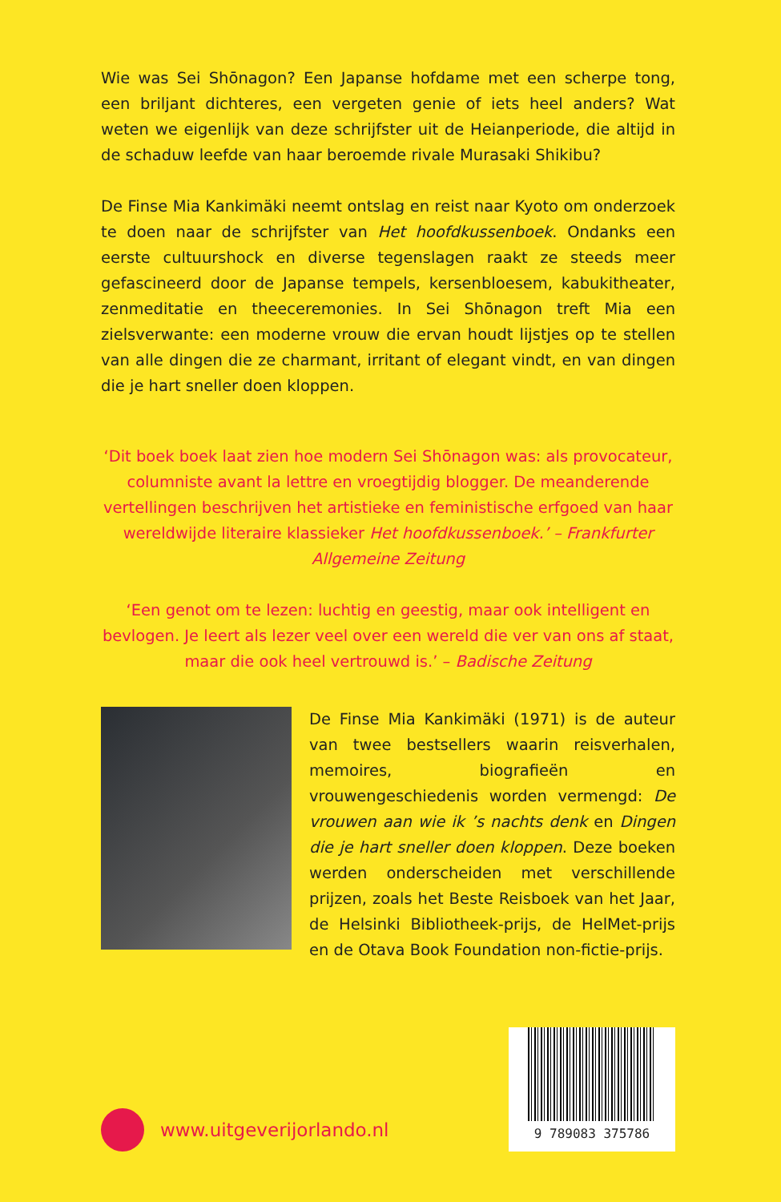Wie was Sei Shōnagon? Een Japanse hofdame met een scherpe tong, een briljant dichteres, een vergeten genie of iets heel anders? Wat weten we eigenlijk van deze schrijfster uit de Heianperiode, die altijd in de schaduw leefde van haar beroemde rivale Murasaki Shikibu?
De Finse Mia Kankimäki neemt ontslag en reist naar Kyoto om onderzoek te doen naar de schrijfster van Het hoofdkussenboek. Ondanks een eerste cultuurshock en diverse tegenslagen raakt ze steeds meer gefascineerd door de Japanse tempels, kersenbloesem, kabukitheater, zenmeditatie en theeceremonies. In Sei Shōnagon treft Mia een zielsverwante: een moderne vrouw die ervan houdt lijstjes op te stellen van alle dingen die ze charmant, irritant of elegant vindt, en van dingen die je hart sneller doen kloppen.
‘Dit boek boek laat zien hoe modern Sei Shōnagon was: als provocateur, columniste avant la lettre en vroegtijdig blogger. De meanderende vertellingen beschrijven het artistieke en feministische erfgoed van haar wereldwijde literaire klassieker Het hoofdkussenboek.’ – Frankfurter Allgemeine Zeitung
‘Een genot om te lezen: luchtig en geestig, maar ook intelligent en bevlogen. Je leert als lezer veel over een wereld die ver van ons af staat, maar die ook heel vertrouwd is.’ – Badische Zeitung
De Finse Mia Kankimäki (1971) is de auteur van twee bestsellers waarin reisverhalen, memoires, biografieën en vrouwengeschiedenis worden vermengd: De vrouwen aan wie ik ’s nachts denk en Dingen die je hart sneller doen kloppen. Deze boeken werden onderscheiden met verschillende prijzen, zoals het Beste Reisboek van het Jaar, de Helsinki Bibliotheek-prijs, de HelMet-prijs en de Otava Book Foundation non-fictie-prijs.
www.uitgeverijorlando.nl
9 789083 375786